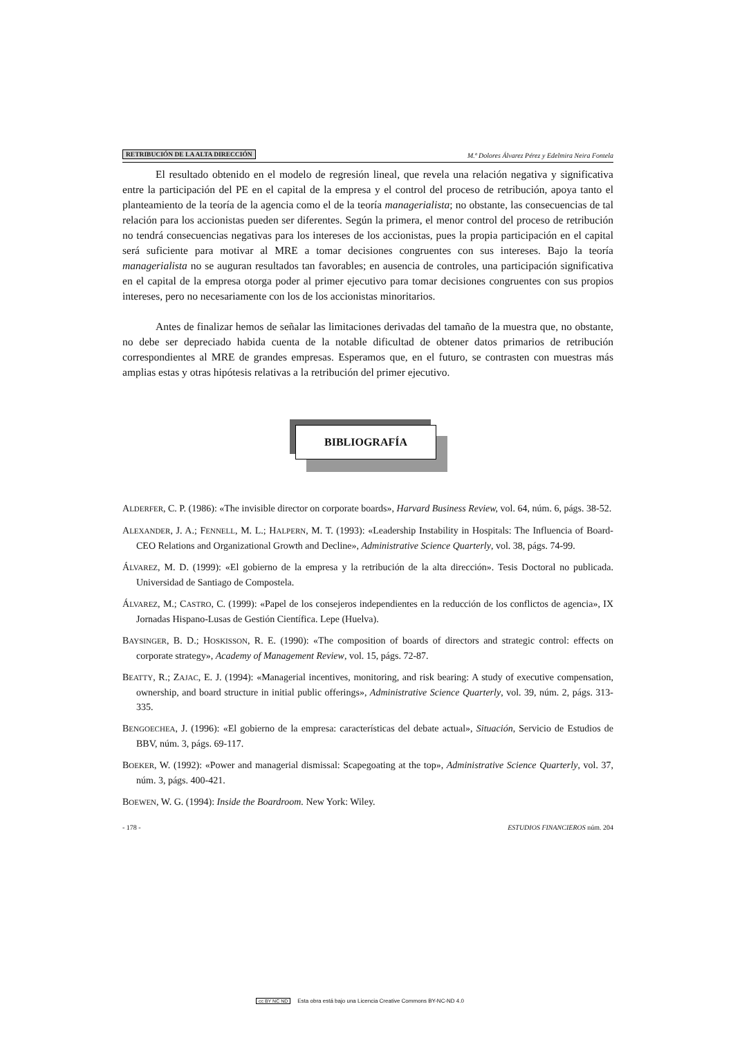RETRIBUCIÓN DE LA ALTA DIRECCIÓN M.ª Dolores Álvarez Pérez y Edelmira Neira Fontela
El resultado obtenido en el modelo de regresión lineal, que revela una relación negativa y significativa entre la participación del PE en el capital de la empresa y el control del proceso de retribución, apoya tanto el planteamiento de la teoría de la agencia como el de la teoría managerialista; no obstante, las consecuencias de tal relación para los accionistas pueden ser diferentes. Según la primera, el menor control del proceso de retribución no tendrá consecuencias negativas para los intereses de los accionistas, pues la propia participación en el capital será suficiente para motivar al MRE a tomar decisiones congruentes con sus intereses. Bajo la teoría managerialista no se auguran resultados tan favorables; en ausencia de controles, una participación significativa en el capital de la empresa otorga poder al primer ejecutivo para tomar decisiones congruentes con sus propios intereses, pero no necesariamente con los de los accionistas minoritarios.
Antes de finalizar hemos de señalar las limitaciones derivadas del tamaño de la muestra que, no obstante, no debe ser depreciado habida cuenta de la notable dificultad de obtener datos primarios de retribución correspondientes al MRE de grandes empresas. Esperamos que, en el futuro, se contrasten con muestras más amplias estas y otras hipótesis relativas a la retribución del primer ejecutivo.
BIBLIOGRAFÍA
ALDERFER, C. P. (1986): «The invisible director on corporate boards», Harvard Business Review, vol. 64, núm. 6, págs. 38-52.
ALEXANDER, J. A.; FENNELL, M. L.; HALPERN, M. T. (1993): «Leadership Instability in Hospitals: The Influencia of Board-CEO Relations and Organizational Growth and Decline», Administrative Science Quarterly, vol. 38, págs. 74-99.
ÁLVAREZ, M. D. (1999): «El gobierno de la empresa y la retribución de la alta dirección». Tesis Doctoral no publicada. Universidad de Santiago de Compostela.
ÁLVAREZ, M.; CASTRO, C. (1999): «Papel de los consejeros independientes en la reducción de los conflictos de agencia», IX Jornadas Hispano-Lusas de Gestión Científica. Lepe (Huelva).
BAYSINGER, B. D.; HOSKISSON, R. E. (1990): «The composition of boards of directors and strategic control: effects on corporate strategy», Academy of Management Review, vol. 15, págs. 72-87.
BEATTY, R.; ZAJAC, E. J. (1994): «Managerial incentives, monitoring, and risk bearing: A study of executive compensation, ownership, and board structure in initial public offerings», Administrative Science Quarterly, vol. 39, núm. 2, págs. 313-335.
BENGOECHEA, J. (1996): «El gobierno de la empresa: características del debate actual», Situación, Servicio de Estudios de BBV, núm. 3, págs. 69-117.
BOEKER, W. (1992): «Power and managerial dismissal: Scapegoating at the top», Administrative Science Quarterly, vol. 37, núm. 3, págs. 400-421.
BOEWEN, W. G. (1994): Inside the Boardroom. New York: Wiley.
- 178 - ESTUDIOS FINANCIEROS núm. 204
cc BY NC ND Esta obra está bajo una Licencia Creative Commons BY-NC-ND 4.0